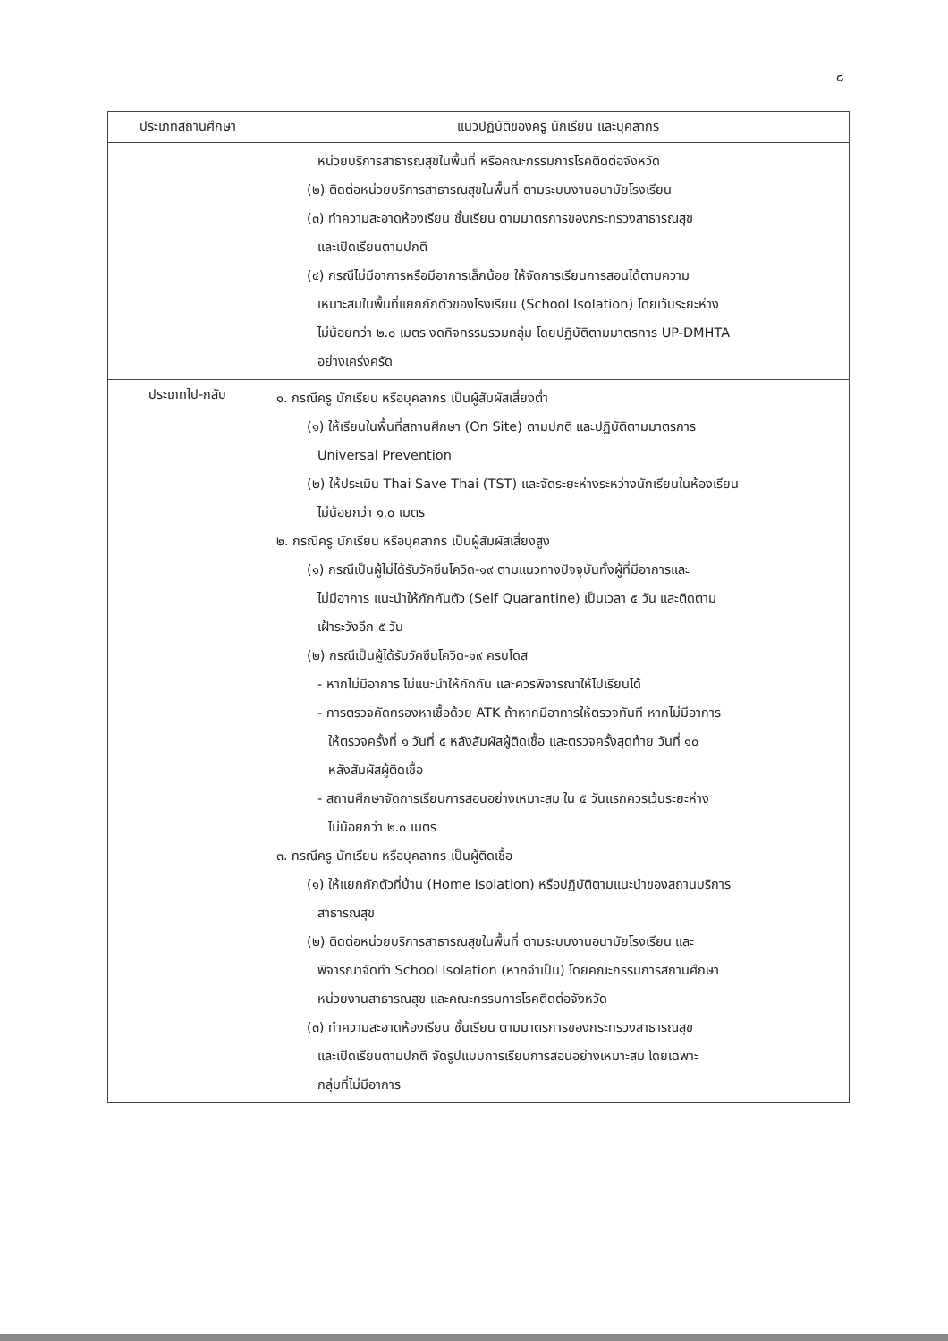๘
| ประเภทสถานศึกษา | แนวปฏิบัติของครู นักเรียน และบุคลากร |
| --- | --- |
| | หน่วยบริการสาธารณสุขในพื้นที่ หรือคณะกรรมการโรคติดต่อจังหวัด (๒) ติดต่อหน่วยบริการสาธารณสุขในพื้นที่ ตามระบบงานอนามัยโรงเรียน (๓) ทำความสะอาดห้องเรียน ชั้นเรียน ตามมาตรการของกระทรวงสาธารณสุข และเปิดเรียนตามปกติ (๔) กรณีไม่มีอาการหรือมีอาการเล็กน้อย ให้จัดการเรียนการสอนได้ตามความ เหมาะสมในพื้นที่แยกกักตัวของโรงเรียน (School Isolation) โดยเว้นระยะห่าง ไม่น้อยกว่า ๒.๐ เมตร งดกิจกรรมรวมกลุ่ม โดยปฏิบัติตามมาตรการ UP-DMHTA อย่างเคร่งครัด |
| ประเภทไป-กลับ | ๑. กรณีครู นักเรียน หรือบุคลากร เป็นผู้สัมผัสเสี่ยงต่ำ (๑) ให้เรียนในพื้นที่สถานศึกษา (On Site) ตามปกติ และปฏิบัติตามมาตรการ Universal Prevention (๒) ให้ประเมิน Thai Save Thai (TST) และจัดระยะห่างระหว่างนักเรียนในห้องเรียน ไม่น้อยกว่า ๑.๐ เมตร ๒. กรณีครู นักเรียน หรือบุคลากร เป็นผู้สัมผัสเสี่ยงสูง (๑) กรณีเป็นผู้ไม่ได้รับวัคซีนโควิด-๑๙ ตามแนวทางปัจจุบันทั้งผู้ที่มีอาการและ ไม่มีอาการ แนะนำให้กักกันตัว (Self Quarantine) เป็นเวลา ๕ วัน และติดตาม เฝ้าระวังอีก ๕ วัน (๒) กรณีเป็นผู้ได้รับวัคซีนโควิด-๑๙ ครบโดส - หากไม่มีอาการ ไม่แนะนำให้กักกัน และควรพิจารณาให้ไปเรียนได้ - การตรวจคัดกรองหาเชื้อด้วย ATK ถ้าหากมีอาการให้ตรวจทันที หากไม่มีอาการ ให้ตรวจครั้งที่ ๑ วันที่ ๕ หลังสัมผัสผู้ติดเชื้อ และตรวจครั้งสุดท้าย วันที่ ๑๐ หลังสัมผัสผู้ติดเชื้อ - สถานศึกษาจัดการเรียนการสอนอย่างเหมาะสม ใน ๕ วันแรกควรเว้นระยะห่าง ไม่น้อยกว่า ๒.๐ เมตร ๓. กรณีครู นักเรียน หรือบุคลากร เป็นผู้ติดเชื้อ (๑) ให้แยกกักตัวที่บ้าน (Home Isolation) หรือปฏิบัติตามแนะนำของสถานบริการ สาธารณสุข (๒) ติดต่อหน่วยบริการสาธารณสุขในพื้นที่ ตามระบบงานอนามัยโรงเรียน และ พิจารณาจัดทำ School Isolation (หากจำเป็น) โดยคณะกรรมการสถานศึกษา หน่วยงานสาธารณสุข และคณะกรรมการโรคติดต่อจังหวัด (๓) ทำความสะอาดห้องเรียน ชั้นเรียน ตามมาตรการของกระทรวงสาธารณสุข และเปิดเรียนตามปกติ จัดรูปแบบการเรียนการสอนอย่างเหมาะสม โดยเฉพาะ กลุ่มที่ไม่มีอาการ |